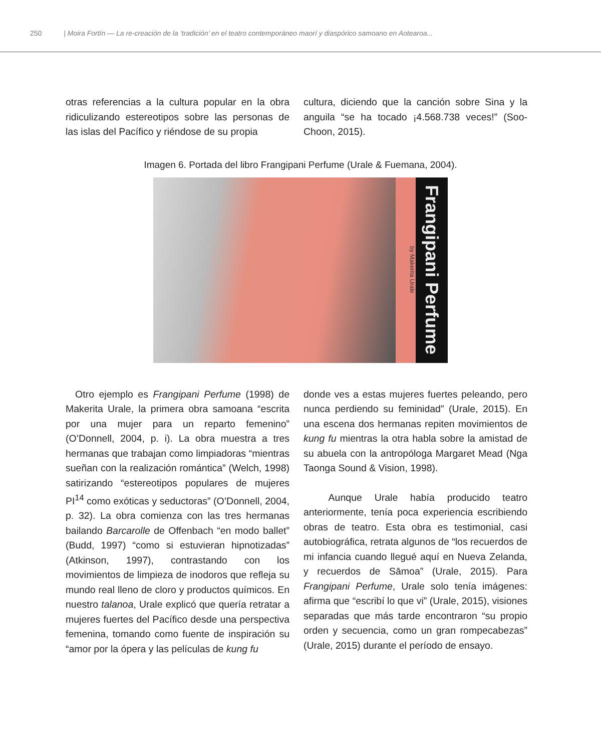250 | Moira Fortín — La re-creación de la ‘tradición’ en el teatro contemporáneo maorí y diaspórico samoano en Aotearoa...
otras referencias a la cultura popular en la obra ridiculizando estereotipos sobre las personas de las islas del Pacífico y riéndose de su propia
cultura, diciendo que la canción sobre Sina y la anguila “se ha tocado ¡4.568.738 veces!” (Soo-Choon, 2015).
Imagen 6. Portada del libro Frangipani Perfume (Urale & Fuemana, 2004).
by Makerita Urale
Frangipani Perfume
Otro ejemplo es Frangipani Perfume (1998) de Makerita Urale, la primera obra samoana “escrita por una mujer para un reparto femenino” (O’Donnell, 2004, p. i). La obra muestra a tres hermanas que trabajan como limpiadoras “mientras sueñan con la realización romántica” (Welch, 1998) satirizando “estereotipos populares de mujeres PI<sup>14</sup> como exóticas y seductoras” (O’Donnell, 2004, p. 32). La obra comienza con las tres hermanas bailando Barcarolle de Offenbach “en modo ballet” (Budd, 1997) “como si estuvieran hipnotizadas” (Atkinson, 1997), contrastando con los movimientos de limpieza de inodoros que refleja su mundo real lleno de cloro y productos químicos. En nuestro talanoa, Urale explicó que quería retratar a mujeres fuertes del Pacífico desde una perspectiva femenina, tomando como fuente de inspiración su “amor por la ópera y las películas de kung fu
donde ves a estas mujeres fuertes peleando, pero nunca perdiendo su feminidad” (Urale, 2015). En una escena dos hermanas repiten movimientos de kung fu mientras la otra habla sobre la amistad de su abuela con la antropóloga Margaret Mead (Nga Taonga Sound & Vision, 1998).
Aunque Urale había producido teatro anteriormente, tenía poca experiencia escribiendo obras de teatro. Esta obra es testimonial, casi autobiográfica, retrata algunos de “los recuerdos de mi infancia cuando llegué aquí en Nueva Zelanda, y recuerdos de Sāmoa” (Urale, 2015). Para Frangipani Perfume, Urale solo tenía imágenes: afirma que “escribí lo que vi” (Urale, 2015), visiones separadas que más tarde encontraron “su propio orden y secuencia, como un gran rompecabezas” (Urale, 2015) durante el período de ensayo.